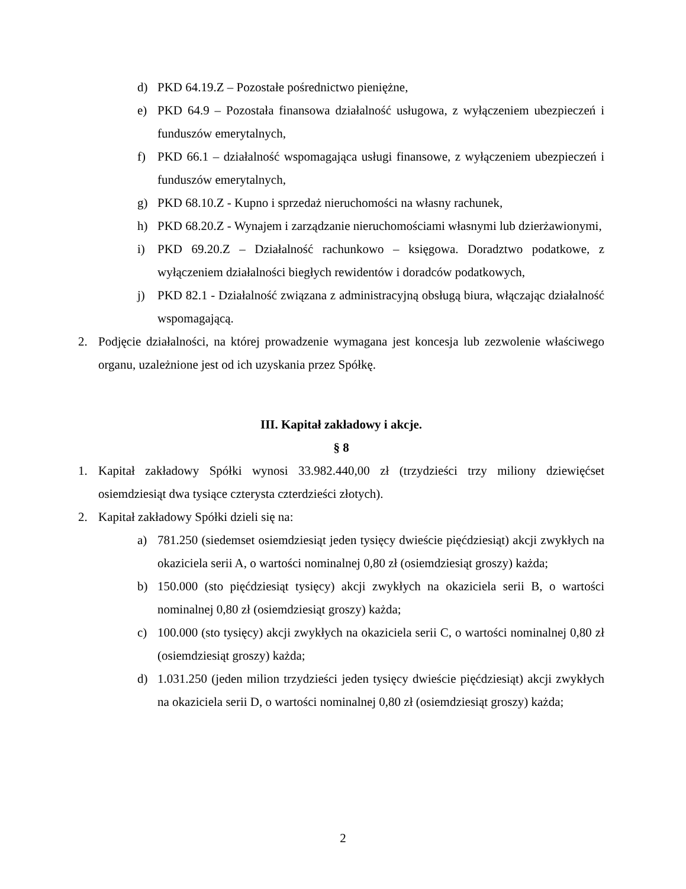d) PKD 64.19.Z – Pozostałe pośrednictwo pieniężne,
e) PKD 64.9 – Pozostała finansowa działalność usługowa, z wyłączeniem ubezpieczeń i funduszów emerytalnych,
f) PKD 66.1 – działalność wspomagająca usługi finansowe, z wyłączeniem ubezpieczeń i funduszów emerytalnych,
g) PKD 68.10.Z - Kupno i sprzedaż nieruchomości na własny rachunek,
h) PKD 68.20.Z - Wynajem i zarządzanie nieruchomościami własnymi lub dzierżawionymi,
i) PKD 69.20.Z – Działalność rachunkowo – księgowa. Doradztwo podatkowe, z wyłączeniem działalności biegłych rewidentów i doradców podatkowych,
j) PKD 82.1 - Działalność związana z administracyjną obsługą biura, włączając działalność wspomagającą.
2. Podjęcie działalności, na której prowadzenie wymagana jest koncesja lub zezwolenie właściwego organu, uzależnione jest od ich uzyskania przez Spółkę.
III. Kapitał zakładowy i akcje.
§ 8
1. Kapitał zakładowy Spółki wynosi 33.982.440,00 zł (trzydzieści trzy miliony dziewięćset osiemdziesiąt dwa tysiące czterysta czterdzieści złotych).
2. Kapitał zakładowy Spółki dzieli się na:
a) 781.250 (siedemset osiemdziesiąt jeden tysięcy dwieście pięćdziesiąt) akcji zwykłych na okaziciela serii A, o wartości nominalnej 0,80 zł (osiemdziesiąt groszy) każda;
b) 150.000 (sto pięćdziesiąt tysięcy) akcji zwykłych na okaziciela serii B, o wartości nominalnej 0,80 zł (osiemdziesiąt groszy) każda;
c) 100.000 (sto tysięcy) akcji zwykłych na okaziciela serii C, o wartości nominalnej 0,80 zł (osiemdziesiąt groszy) każda;
d) 1.031.250 (jeden milion trzydzieści jeden tysięcy dwieście pięćdziesiąt) akcji zwykłych na okaziciela serii D, o wartości nominalnej 0,80 zł (osiemdziesiąt groszy) każda;
2